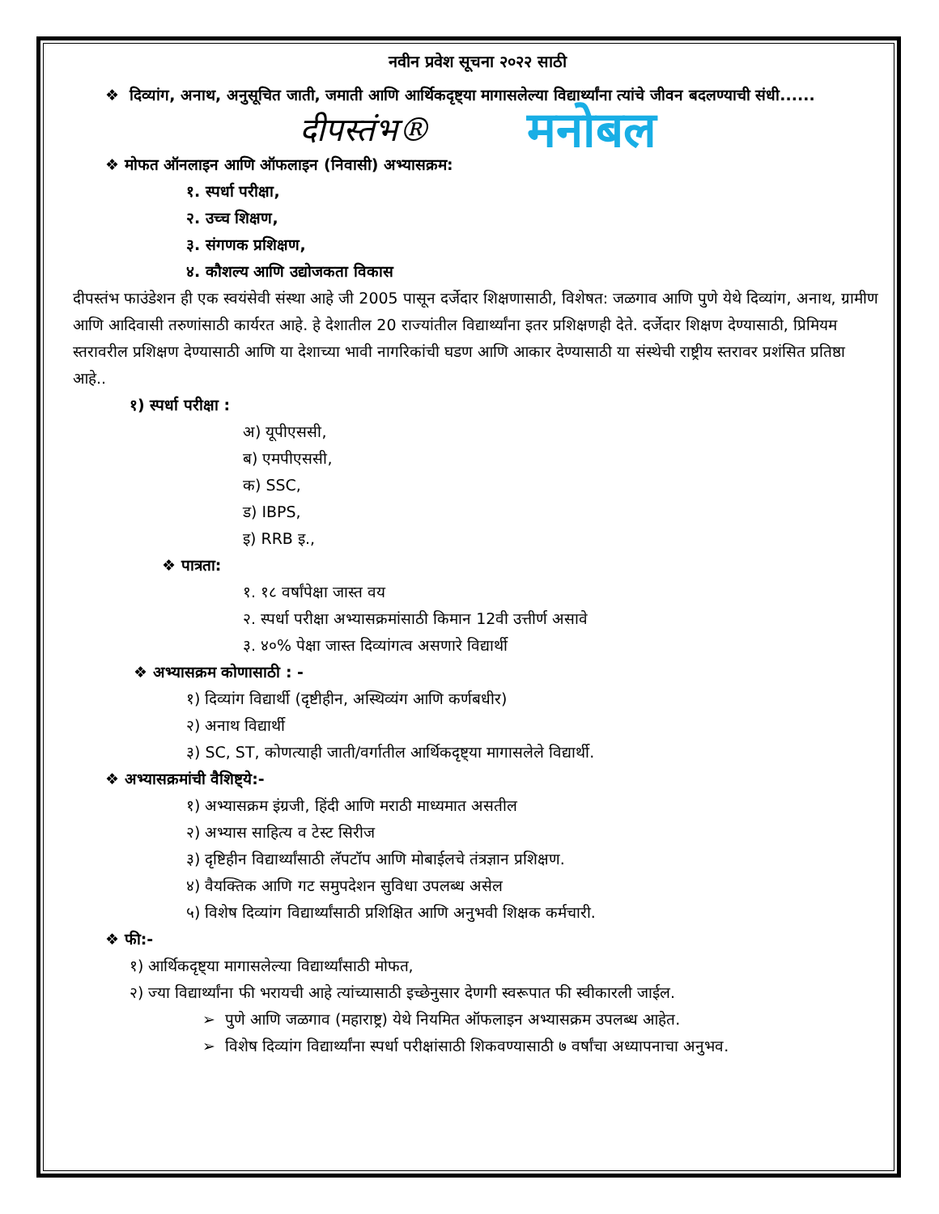नवीन प्रवेश सूचना २०२२ साठी
❖ दिव्यांग, अनाथ, अनुसूचित जाती, जमाती आणि आर्थिकदृष्ट्या मागासलेल्या विद्यार्थ्यांना त्यांचे जीवन बदलण्याची संधी......
दीपस्तंभ® मनोबल
❖ मोफत ऑनलाइन आणि ऑफलाइन (निवासी) अभ्यासक्रम:
१. स्पर्धा परीक्षा,
२. उच्च शिक्षण,
३. संगणक प्रशिक्षण,
४. कौशल्य आणि उद्योजकता विकास
दीपस्तंभ फाउंडेशन ही एक स्वयंसेवी संस्था आहे जी 2005 पासून दर्जेदार शिक्षणासाठी, विशेषत: जळगाव आणि पुणे येथे दिव्यांग, अनाथ, ग्रामीण आणि आदिवासी तरुणांसाठी कार्यरत आहे. हे देशातील 20 राज्यांतील विद्यार्थ्यांना इतर प्रशिक्षणही देते. दर्जेदार शिक्षण देण्यासाठी, प्रिमियम स्तरावरील प्रशिक्षण देण्यासाठी आणि या देशाच्या भावी नागरिकांची घडण आणि आकार देण्यासाठी या संस्थेची राष्ट्रीय स्तरावर प्रशंसित प्रतिष्ठा आहे..
१) स्पर्धा परीक्षा :
अ) यूपीएससी,
ब) एमपीएससी,
क) SSC,
ड) IBPS,
इ) RRB इ.,
❖ पात्रता:
१. १८ वर्षांपेक्षा जास्त वय
२. स्पर्धा परीक्षा अभ्यासक्रमांसाठी किमान 12वी उत्तीर्ण असावे
३. ४०% पेक्षा जास्त दिव्यांगत्व असणारे विद्यार्थी
❖ अभ्यासक्रम कोणासाठी : -
१) दिव्यांग विद्यार्थी (दृष्टीहीन, अस्थिव्यंग आणि कर्णबधीर)
२) अनाथ विद्यार्थी
३) SC, ST, कोणत्याही जाती/वर्गातील आर्थिकदृष्ट्या मागासलेले विद्यार्थी.
❖ अभ्यासक्रमांची वैशिष्ट्ये:-
१) अभ्यासक्रम इंग्रजी, हिंदी आणि मराठी माध्यमात असतील
२) अभ्यास साहित्य व टेस्ट सिरीज
३) दृष्टिहीन विद्यार्थ्यांसाठी लॅपटॉप आणि मोबाईलचे तंत्रज्ञान प्रशिक्षण.
४) वैयक्तिक आणि गट समुपदेशन सुविधा उपलब्ध असेल
५) विशेष दिव्यांग विद्यार्थ्यांसाठी प्रशिक्षित आणि अनुभवी शिक्षक कर्मचारी.
❖ फी:-
१) आर्थिकदृष्ट्या मागासलेल्या विद्यार्थ्यांसाठी मोफत,
२) ज्या विद्यार्थ्यांना फी भरायची आहे त्यांच्यासाठी इच्छेनुसार देणगी स्वरूपात फी स्वीकारली जाईल.
➢ पुणे आणि जळगाव (महाराष्ट्र) येथे नियमित ऑफलाइन अभ्यासक्रम उपलब्ध आहेत.
➢ विशेष दिव्यांग विद्यार्थ्यांना स्पर्धा परीक्षांसाठी शिकवण्यासाठी ७ वर्षांचा अध्यापनाचा अनुभव.